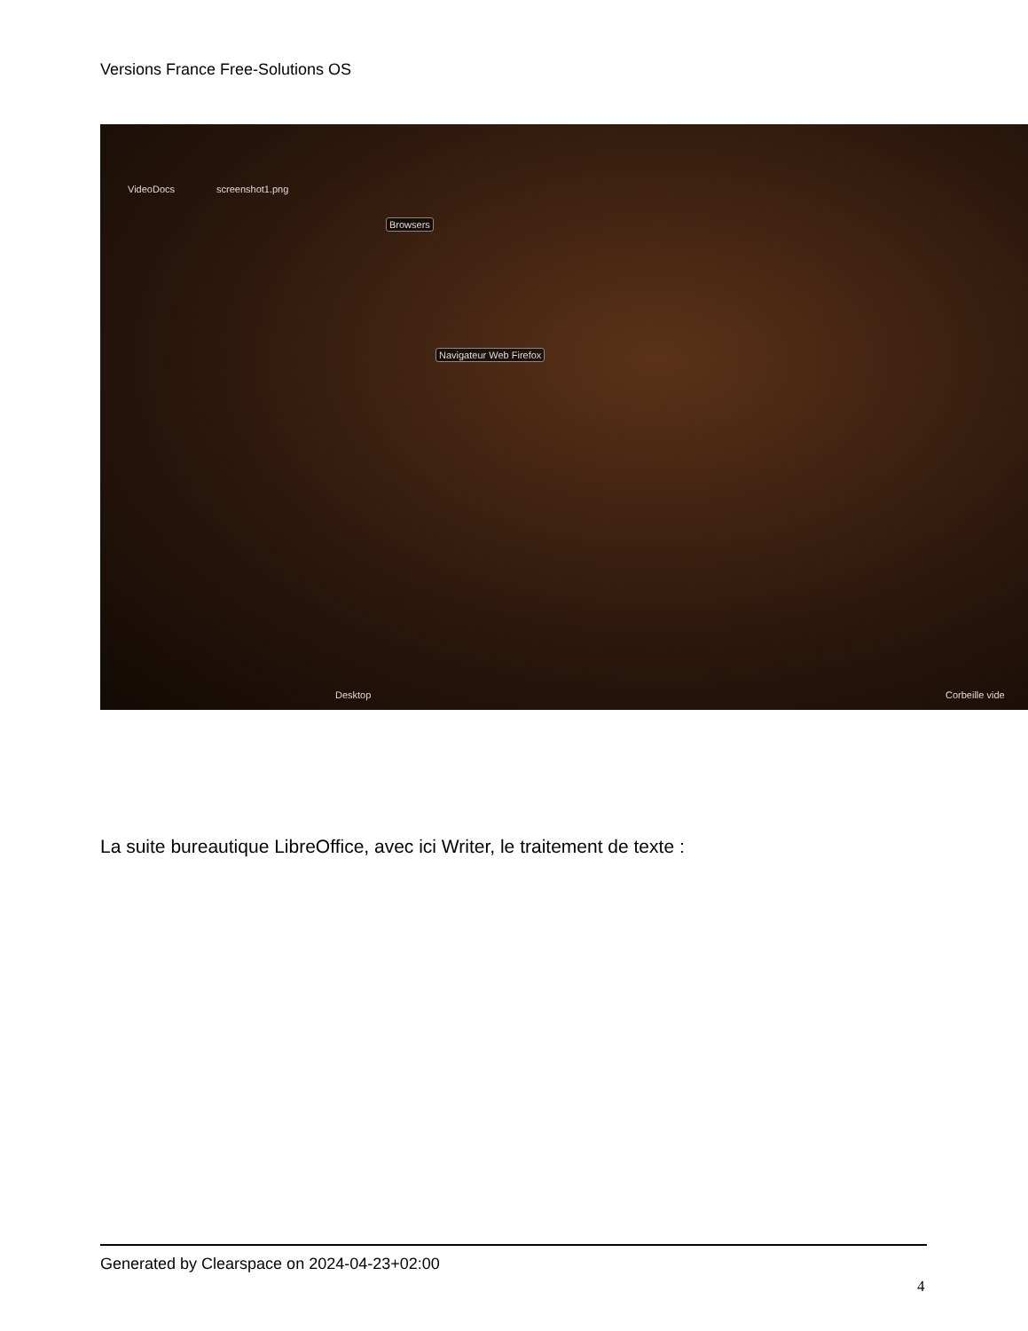Versions France Free-Solutions OS
VideoDocs screenshot1.png
Browsers
Navigateur Web Firefox
Desktop Corbeille vide
La suite bureautique LibreOffice, avec ici Writer, le traitement de texte :
Generated by Clearspace on 2024-04-23+02:00
4